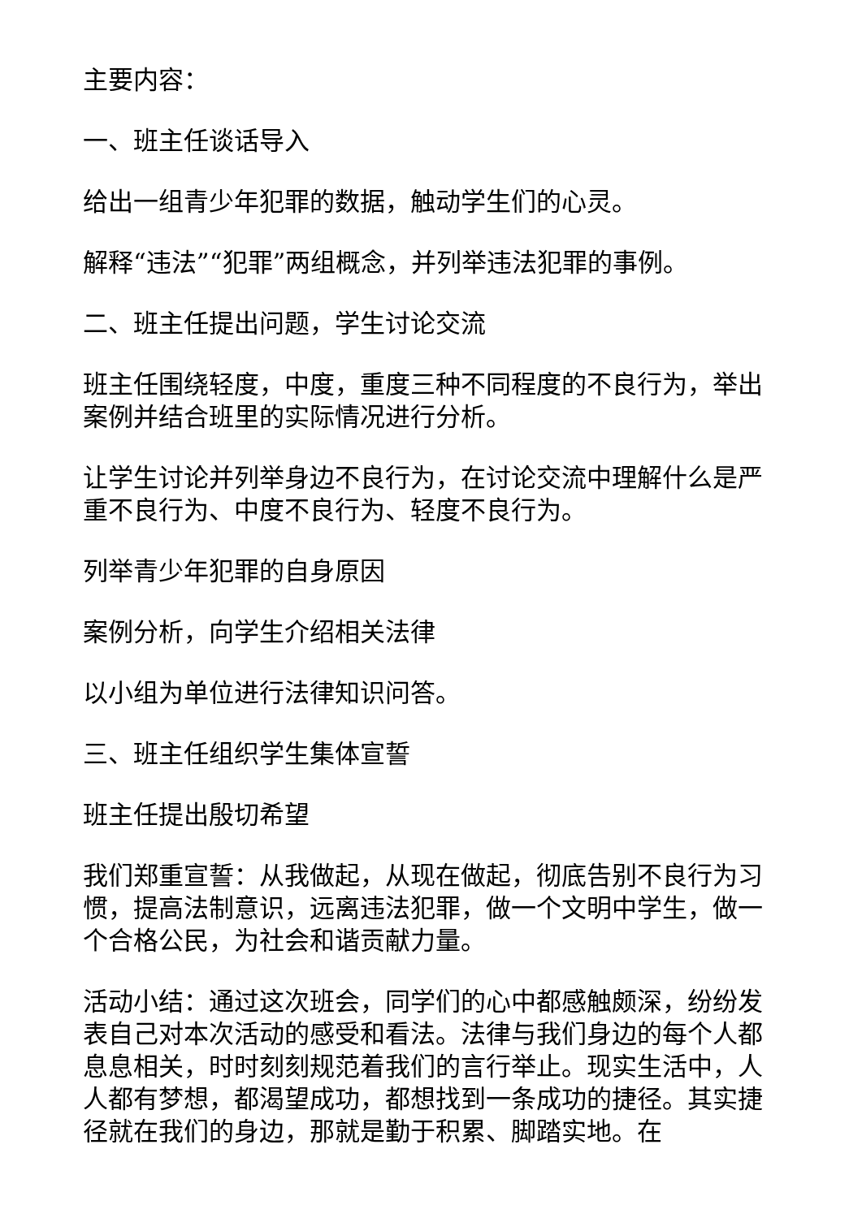主要内容：
一、班主任谈话导入
给出一组青少年犯罪的数据，触动学生们的心灵。
解释“违法”“犯罪”两组概念，并列举违法犯罪的事例。
二、班主任提出问题，学生讨论交流
班主任围绕轻度，中度，重度三种不同程度的不良行为，举出案例并结合班里的实际情况进行分析。
让学生讨论并列举身边不良行为，在讨论交流中理解什么是严重不良行为、中度不良行为、轻度不良行为。
列举青少年犯罪的自身原因
案例分析，向学生介绍相关法律
以小组为单位进行法律知识问答。
三、班主任组织学生集体宣誓
班主任提出殷切希望
我们郑重宣誓：从我做起，从现在做起，彻底告别不良行为习惯，提高法制意识，远离违法犯罪，做一个文明中学生，做一个合格公民，为社会和谐贡献力量。
活动小结：通过这次班会，同学们的心中都感触颇深，纷纷发表自己对本次活动的感受和看法。法律与我们身边的每个人都息息相关，时时刻刻规范着我们的言行举止。现实生活中，人人都有梦想，都渴望成功，都想找到一条成功的捷径。其实捷径就在我们的身边，那就是勤于积累、脚踏实地。在